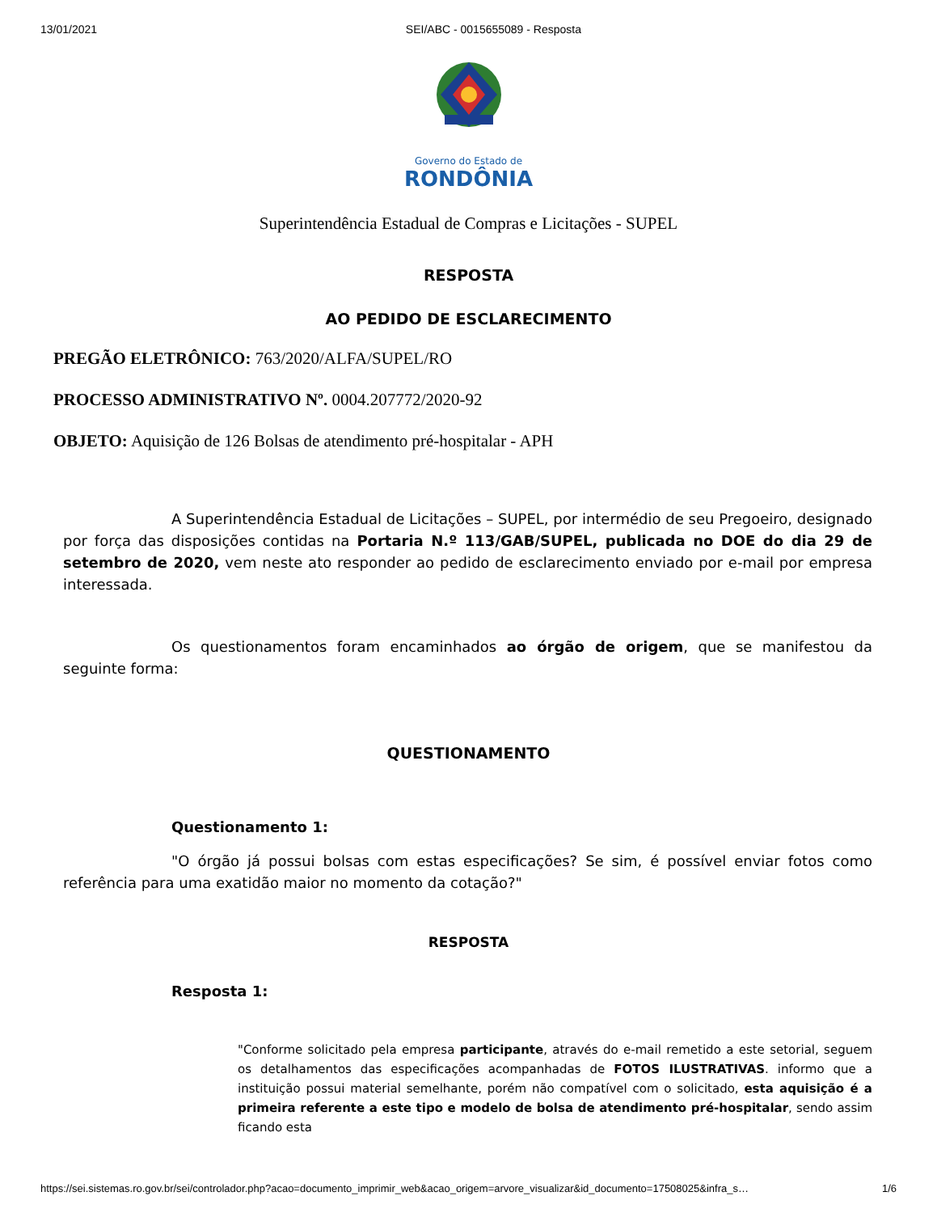13/01/2021 SEI/ABC - 0015655089 - Resposta
Governo do Estado de
RONDÔNIA
Superintendência Estadual de Compras e Licitações - SUPEL
RESPOSTA
AO PEDIDO DE ESCLARECIMENTO
PREGÃO ELETRÔNICO: 763/2020/ALFA/SUPEL/RO
PROCESSO ADMINISTRATIVO Nº. 0004.207772/2020-92
OBJETO: Aquisição de 126 Bolsas de atendimento pré-hospitalar - APH
A Superintendência Estadual de Licitações – SUPEL, por intermédio de seu Pregoeiro, designado por força das disposições contidas na Portaria N.º 113/GAB/SUPEL, publicada no DOE do dia 29 de setembro de 2020, vem neste ato responder ao pedido de esclarecimento enviado por e-mail por empresa interessada.
Os questionamentos foram encaminhados ao órgão de origem, que se manifestou da seguinte forma:
QUESTIONAMENTO
Questionamento 1:
"O órgão já possui bolsas com estas especificações? Se sim, é possível enviar fotos como referência para uma exatidão maior no momento da cotação?"
RESPOSTA
Resposta 1:
"Conforme solicitado pela empresa participante, através do e-mail remetido a este setorial, seguem os detalhamentos das especificações acompanhadas de FOTOS ILUSTRATIVAS. informo que a instituição possui material semelhante, porém não compatível com o solicitado, esta aquisição é a primeira referente a este tipo e modelo de bolsa de atendimento pré-hospitalar, sendo assim ficando esta
https://sei.sistemas.ro.gov.br/sei/controlador.php?acao=documento_imprimir_web&acao_origem=arvore_visualizar&id_documento=17508025&infra_s… 1/6